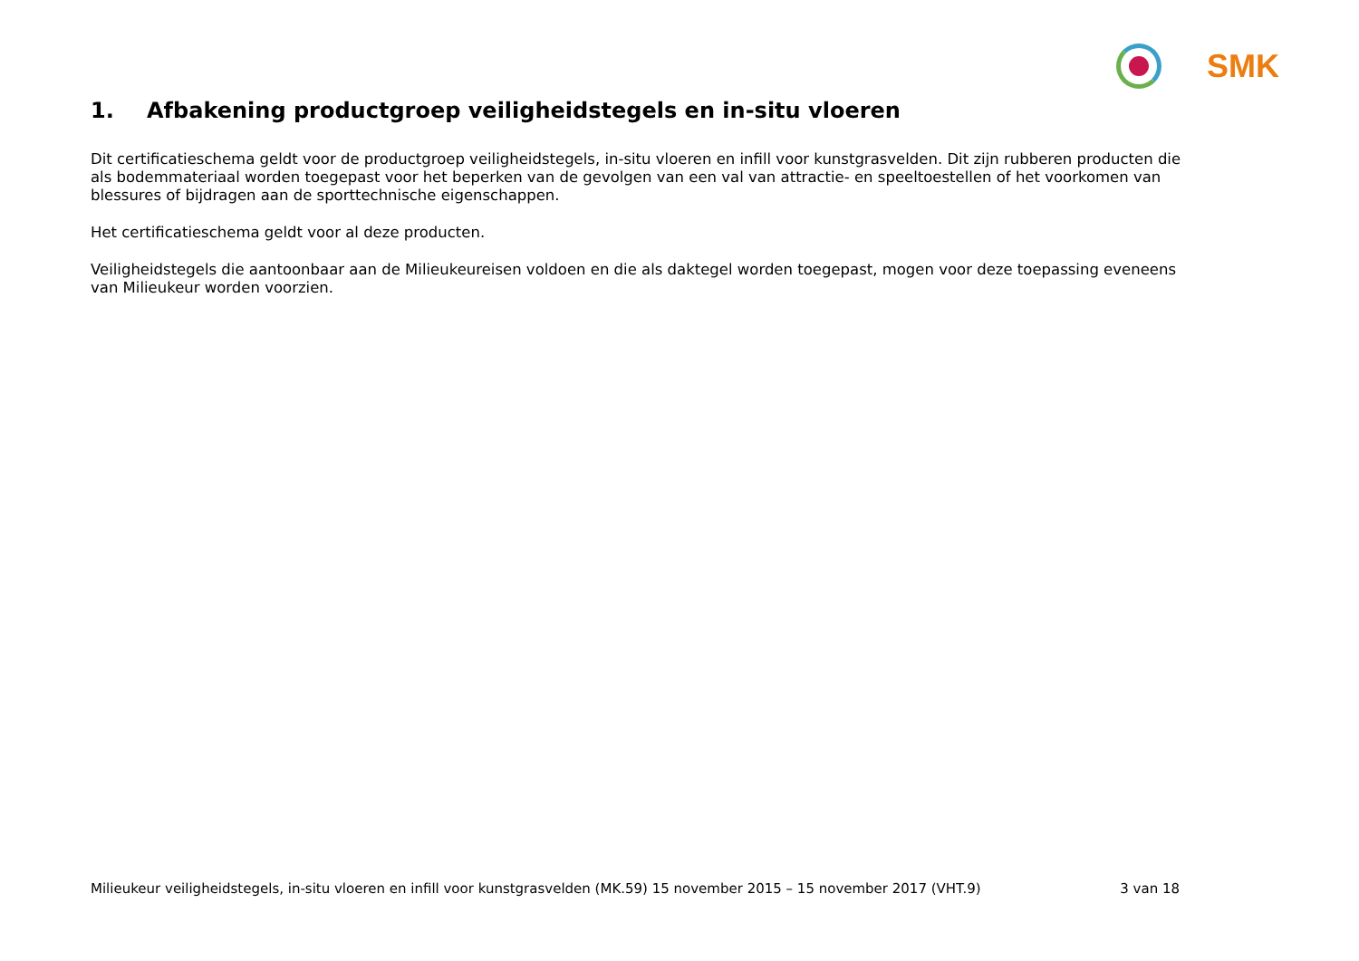SMK
1. Afbakening productgroep veiligheidstegels en in-situ vloeren
Dit certificatieschema geldt voor de productgroep veiligheidstegels, in-situ vloeren en infill voor kunstgrasvelden. Dit zijn rubberen producten die als bodemmateriaal worden toegepast voor het beperken van de gevolgen van een val van attractie- en speeltoestellen of het voorkomen van blessures of bijdragen aan de sporttechnische eigenschappen.
Het certificatieschema geldt voor al deze producten.
Veiligheidstegels die aantoonbaar aan de Milieukeureisen voldoen en die als daktegel worden toegepast, mogen voor deze toepassing eveneens van Milieukeur worden voorzien.
Milieukeur veiligheidstegels, in-situ vloeren en infill voor kunstgrasvelden (MK.59) 15 november 2015 – 15 november 2017 (VHT.9) 3 van 18